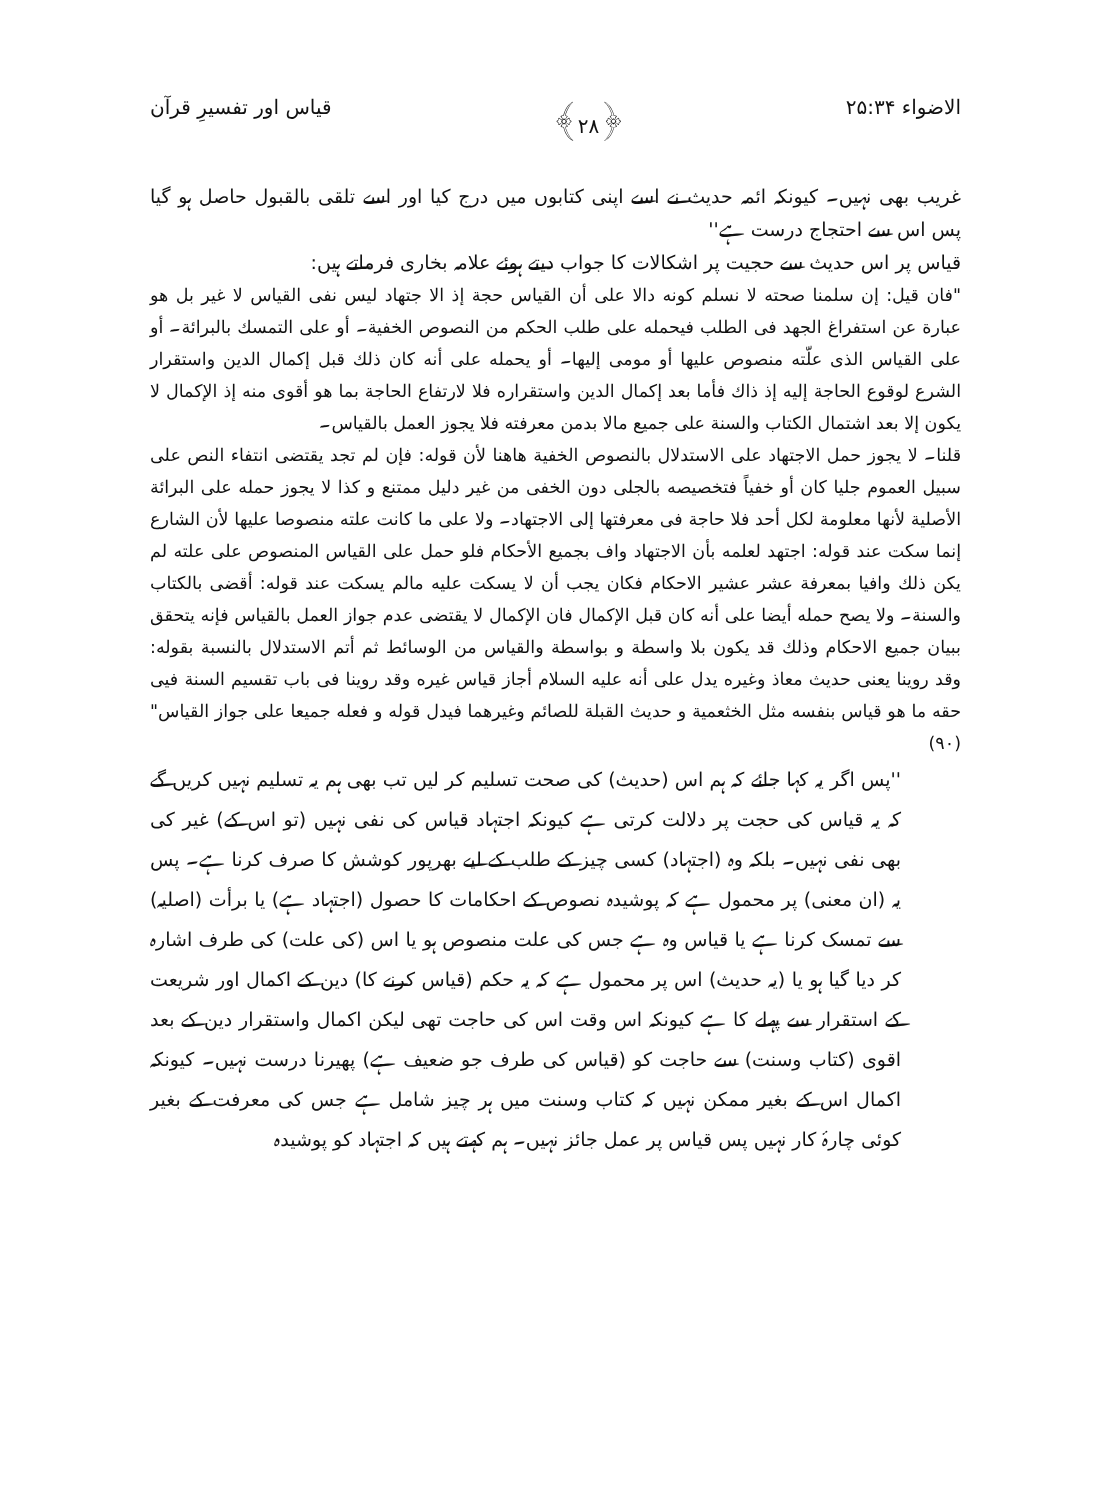الاضواء ۲۵:۳۴ ﴿۲۸﴾ قیاس اور تفسیرِ قرآن
غریب بھی نہیں۔ کیونکہ ائمہ حدیث نے اسے اپنی کتابوں میں درج کیا اور اسے تلقی بالقبول حاصل ہو گیا پس اس سے احتجاج درست ہے''
قیاس پر اس حدیث سے حجیت پر اشکالات کا جواب دیتے ہوئے علامہ بخاری فرماتے ہیں:
"فان قيل: إن سلمنا صحته لا نسلم كونه دالا على أن القياس حجة إذ الا جتهاد ليس نفى القياس لا غير بل هو عبارة عن استفراغ الجهد فى الطلب فيحمله على طلب الحكم من النصوص الخفية۔ أو على التمسك بالبرائة۔ أو على القياس الذى علّته منصوص عليها أو مومى إليها۔ أو يحمله على أنه كان ذلك قبل إكمال الدين واستقرار الشرع لوقوع الحاجة إليه إذ ذاك فأما بعد إكمال الدين واستقراره فلا لارتفاع الحاجة بما هو أقوى منه إذ الإكمال لا يكون إلا بعد اشتمال الكتاب والسنة على جميع مالا بدمن معرفته فلا يجوز العمل بالقياس۔
قلنا۔ لا يجوز حمل الاجتهاد على الاستدلال بالنصوص الخفية هاهنا لأن قوله: فإن لم تجد يقتضى انتفاء النص على سبيل العموم جليا كان أو خفياً فتخصيصه بالجلى دون الخفى من غير دليل ممتنع و كذا لا يجوز حمله على البرائة الأصلية لأنها معلومة لكل أحد فلا حاجة فى معرفتها إلى الاجتهاد۔ ولا على ما كانت علته منصوصا عليها لأن الشارع إنما سكت عند قوله: اجتهد لعلمه بأن الاجتهاد واف بجميع الأحكام فلو حمل على القياس المنصوص على علته لم يكن ذلك وافيا بمعرفة عشر عشير الاحكام فكان يجب أن لا يسكت عليه مالم يسكت عند قوله: أقضى بالكتاب والسنة۔ ولا يصح حمله أيضا على أنه كان قبل الإكمال فان الإكمال لا يقتضى عدم جواز العمل بالقياس فإنه يتحقق ببيان جميع الاحكام وذلك قد يكون بلا واسطة و بواسطة والقياس من الوسائط ثم أتم الاستدلال بالنسبة بقوله: وقد روينا يعنى حديث معاذ وغيره يدل على أنه عليه السلام أجاز قياس غيره وقد روينا فى باب تقسيم السنة فيى حقه ما هو قياس بنفسه مثل الخثعمية و حديث القبلة للصائم وغيرهما فيدل قوله و فعله جميعا على جواز القياس"(۹۰)
''پس اگر یہ کہا جائے کہ ہم اس (حدیث) کی صحت تسلیم کر لیں تب بھی ہم یہ تسلیم نہیں کریں گے کہ یہ قیاس کی حجت پر دلالت کرتی ہے کیونکہ اجتہاد قیاس کی نفی نہیں (تو اس کے) غیر کی بھی نفی نہیں۔ بلکہ وہ (اجتہاد) کسی چیز کے طلب کے لیے بھرپور کوشش کا صرف کرنا ہے۔ پس یہ (ان معنی) پر محمول ہے کہ پوشیدہ نصوص کے احکامات کا حصول (اجتہاد ہے) یا برأت (اصلیہ) سے تمسک کرنا ہے یا قیاس وہ ہے جس کی علت منصوص ہو یا اس (کی علت) کی طرف اشارہ کر دیا گیا ہو یا (یہ حدیث) اس پر محمول ہے کہ یہ حکم (قیاس کرنے کا) دین کے اکمال اور شریعت کے استقرار سے پہلے کا ہے کیونکہ اس وقت اس کی حاجت تھی لیکن اکمال واستقرار دین کے بعد اقوی (کتاب وسنت) سے حاجت کو (قیاس کی طرف جو ضعیف ہے) پھیرنا درست نہیں۔ کیونکہ اکمال اس کے بغیر ممکن نہیں کہ کتاب وسنت میں ہر چیز شامل ہے جس کی معرفت کے بغیر کوئی چارۂ کار نہیں پس قیاس پر عمل جائز نہیں۔ ہم کہتے ہیں کہ اجتہاد کو پوشیدہ